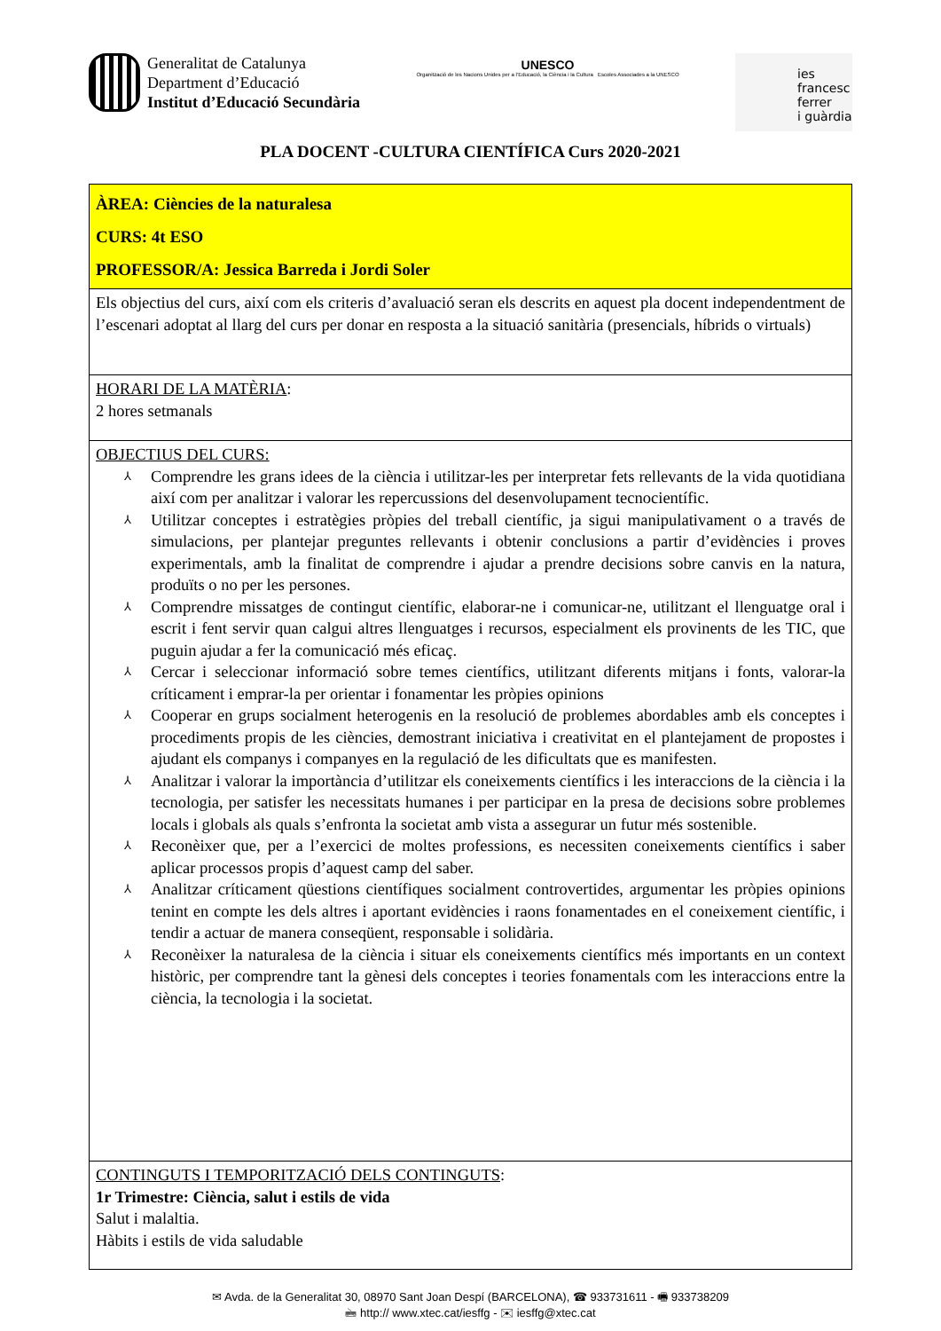Generalitat de Catalunya
Department d’Educació
Institut d’Educació Secundària
UNESCO
Organització de les Nacions Unides per a l’Educació, la Ciència i la Cultura Escoles Associades a la UNESCO
ies
francesc
ferrer
i guàrdia
PLA DOCENT -CULTURA CIENTÍFICA Curs 2020-2021
| ÀREA: Ciències de la naturalesa CURS: 4t ESO PROFESSOR/A: Jessica Barreda i Jordi Soler |
| Els objectius del curs, així com els criteris d’avaluació seran els descrits en aquest pla docent independentment de l’escenari adoptat al llarg del curs per donar en resposta a la situació sanitària (presencials, híbrids o virtuals) |
| HORARI DE LA MATÈRIA : 2 hores setmanals |
| OBJECTIUS DEL CURS: ⅄ Comprendre les grans idees de la ciència i utilitzar-les per interpretar fets rellevants de la vida quotidiana així com per analitzar i valorar les repercussions del desenvolupament tecnocientífic. ⅄ Utilitzar conceptes i estratègies pròpies del treball científic, ja sigui manipulativament o a través de simulacions, per plantejar preguntes rellevants i obtenir conclusions a partir d’evidències i proves experimentals, amb la finalitat de comprendre i ajudar a prendre decisions sobre canvis en la natura, produïts o no per les persones. ⅄ Comprendre missatges de contingut científic, elaborar-ne i comunicar-ne, utilitzant el llenguatge oral i escrit i fent servir quan calgui altres llenguatges i recursos, especialment els provinents de les TIC, que puguin ajudar a fer la comunicació més eficaç. ⅄ Cercar i seleccionar informació sobre temes científics, utilitzant diferents mitjans i fonts, valorar-la críticament i emprar-la per orientar i fonamentar les pròpies opinions ⅄ Cooperar en grups socialment heterogenis en la resolució de problemes abordables amb els conceptes i procediments propis de les ciències, demostrant iniciativa i creativitat en el plantejament de propostes i ajudant els companys i companyes en la regulació de les dificultats que es manifesten. ⅄ Analitzar i valorar la importància d’utilitzar els coneixements científics i les interaccions de la ciència i la tecnologia, per satisfer les necessitats humanes i per participar en la presa de decisions sobre problemes locals i globals als quals s’enfronta la societat amb vista a assegurar un futur més sostenible. ⅄ Reconèixer que, per a l’exercici de moltes professions, es necessiten coneixements científics i saber aplicar processos propis d’aquest camp del saber. ⅄ Analitzar críticament qüestions científiques socialment controvertides, argumentar les pròpies opinions tenint en compte les dels altres i aportant evidències i raons fonamentades en el coneixement científic, i tendir a actuar de manera conseqüent, responsable i solidària. ⅄ Reconèixer la naturalesa de la ciència i situar els coneixements científics més importants en un context històric, per comprendre tant la gènesi dels conceptes i teories fonamentals com les interaccions entre la ciència, la tecnologia i la societat. |
| CONTINGUTS I TEMPORITZACIÓ DELS CONTINGUTS : 1r Trimestre: Ciència, salut i estils de vida Salut i malaltia. Hàbits i estils de vida saludable |
✉ Avda. de la Generalitat 30, 08970 Sant Joan Despí (BARCELONA), ☎ 933731611 - 🖷 933738209
🖮 http:// www.xtec.cat/iesffg - ✉ iesffg@xtec.cat